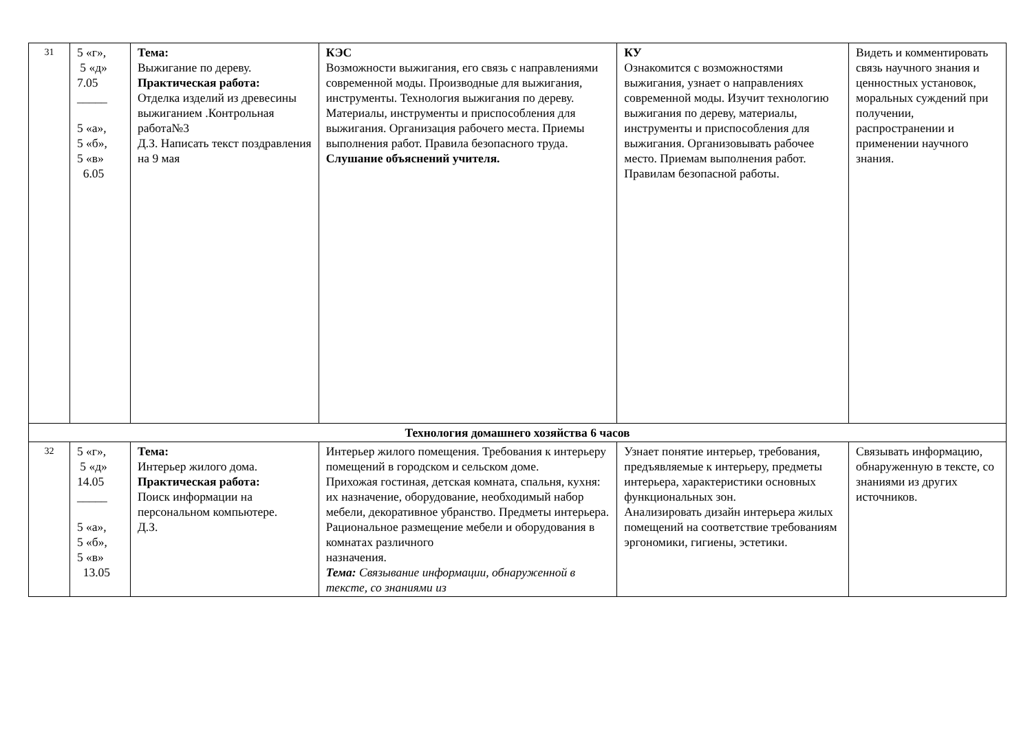| 31 | 5 «г», 5 «д» 7.05 _____ 5 «а», 5 «б», 5 «в» 6.05 | Тема: Выжигание по дереву. Практическая работа: Отделка изделий из древесины выжиганием .Контрольная работа№3 Д.З. Написать текст поздравления на 9 мая | КЭС Возможности выжигания, его связь с направлениями современной моды. Производные для выжигания, инструменты. Технология выжигания по дереву. Материалы, инструменты и приспособления для выжигания. Организация рабочего места. Приемы выполнения работ. Правила безопасного труда. Слушание объяснений учителя. | КУ Ознакомится с возможностями выжигания, узнает о направлениях современной моды. Изучит технологию выжигания по дереву, материалы, инструменты и приспособления для выжигания. Организовывать рабочее место. Приемам выполнения работ. Правилам безопасной работы. | Видеть и комментировать связь научного знания и ценностных установок, моральных суждений при получении, распространении и применении научного знания. |
| Технология домашнего хозяйства 6 часов | | | | | |
| 32 | 5 «г», 5 «д» 14.05 _____ 5 «а», 5 «б», 5 «в» 13.05 | Тема: Интерьер жилого дома. Практическая работа: Поиск информации на персональном компьютере. Д.З. | Интерьер жилого помещения. Требования к интерьеру помещений в городском и сельском доме. Прихожая гостиная, детская комната, спальня, кухня: их назначение, оборудование, необходимый набор мебели, декоративное убранство. Предметы интерьера. Рациональное размещение мебели и оборудования в комнатах различного назначения. Тема: Связывание информации, обнаруженной в тексте, со знаниями из | Узнает понятие интерьер, требования, предъявляемые к интерьеру, предметы интерьера, характеристики основных функциональных зон. Анализировать дизайн интерьера жилых помещений на соответствие требованиям эргономики, гигиены, эстетики. | Связывать информацию, обнаруженную в тексте, со знаниями из других источников. |